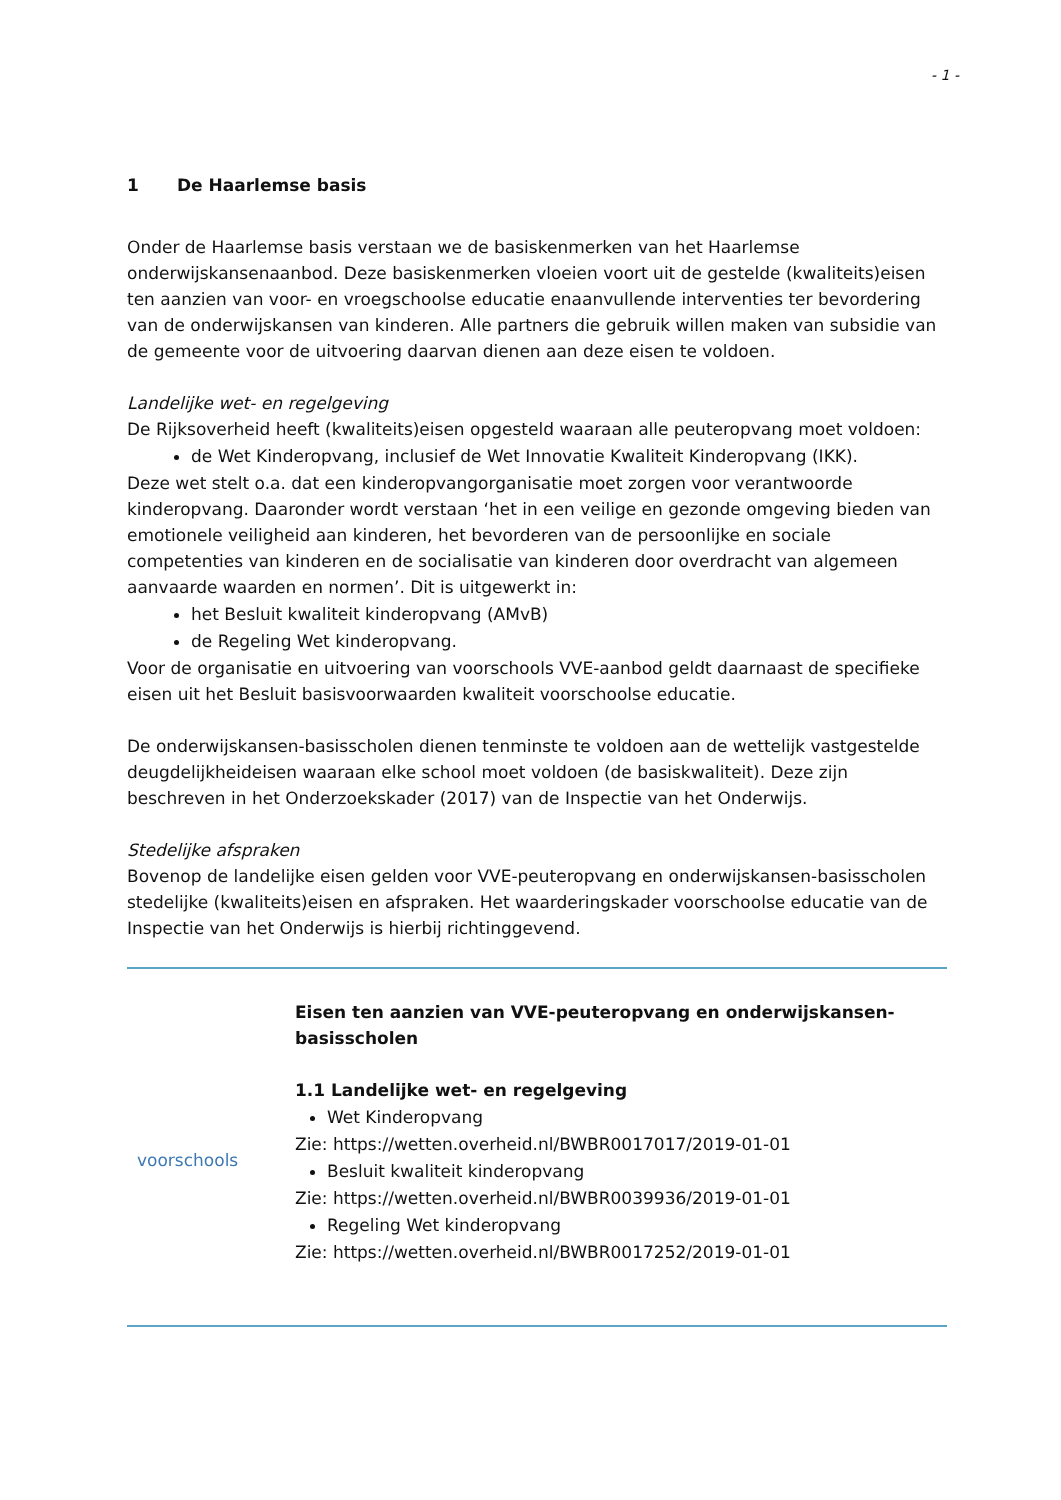- 1 -
1 De Haarlemse basis
Onder de Haarlemse basis verstaan we de basiskenmerken van het Haarlemse onderwijskansenaanbod. Deze basiskenmerken vloeien voort uit de gestelde (kwaliteits)eisen ten aanzien van voor- en vroegschoolse educatie enaanvullende interventies ter bevordering van de onderwijskansen van kinderen. Alle partners die gebruik willen maken van subsidie van de gemeente voor de uitvoering daarvan dienen aan deze eisen te voldoen.
Landelijke wet- en regelgeving
De Rijksoverheid heeft (kwaliteits)eisen opgesteld waaraan alle peuteropvang moet voldoen:
de Wet Kinderopvang, inclusief de Wet Innovatie Kwaliteit Kinderopvang (IKK).
Deze wet stelt o.a. dat een kinderopvangorganisatie moet zorgen voor verantwoorde kinderopvang. Daaronder wordt verstaan ‘het in een veilige en gezonde omgeving bieden van emotionele veiligheid aan kinderen, het bevorderen van de persoonlijke en sociale competenties van kinderen en de socialisatie van kinderen door overdracht van algemeen aanvaarde waarden en normen’. Dit is uitgewerkt in:
het Besluit kwaliteit kinderopvang (AMvB)
de Regeling Wet kinderopvang.
Voor de organisatie en uitvoering van voorschools VVE-aanbod geldt daarnaast de specifieke eisen uit het Besluit basisvoorwaarden kwaliteit voorschoolse educatie.
De onderwijskansen-basisscholen dienen tenminste te voldoen aan de wettelijk vastgestelde deugdelijkheideisen waaraan elke school moet voldoen (de basiskwaliteit). Deze zijn beschreven in het Onderzoekskader (2017) van de Inspectie van het Onderwijs.
Stedelijke afspraken
Bovenop de landelijke eisen gelden voor VVE-peuteropvang en onderwijskansen-basisscholen stedelijke (kwaliteits)eisen en afspraken. Het waarderingskader voorschoolse educatie van de Inspectie van het Onderwijs is hierbij richtinggevend.
voorschools
Eisen ten aanzien van VVE-peuteropvang en onderwijskansen-basisscholen
1.1 Landelijke wet- en regelgeving
Wet Kinderopvang
Zie: https://wetten.overheid.nl/BWBR0017017/2019-01-01
Besluit kwaliteit kinderopvang
Zie: https://wetten.overheid.nl/BWBR0039936/2019-01-01
Regeling Wet kinderopvang
Zie: https://wetten.overheid.nl/BWBR0017252/2019-01-01